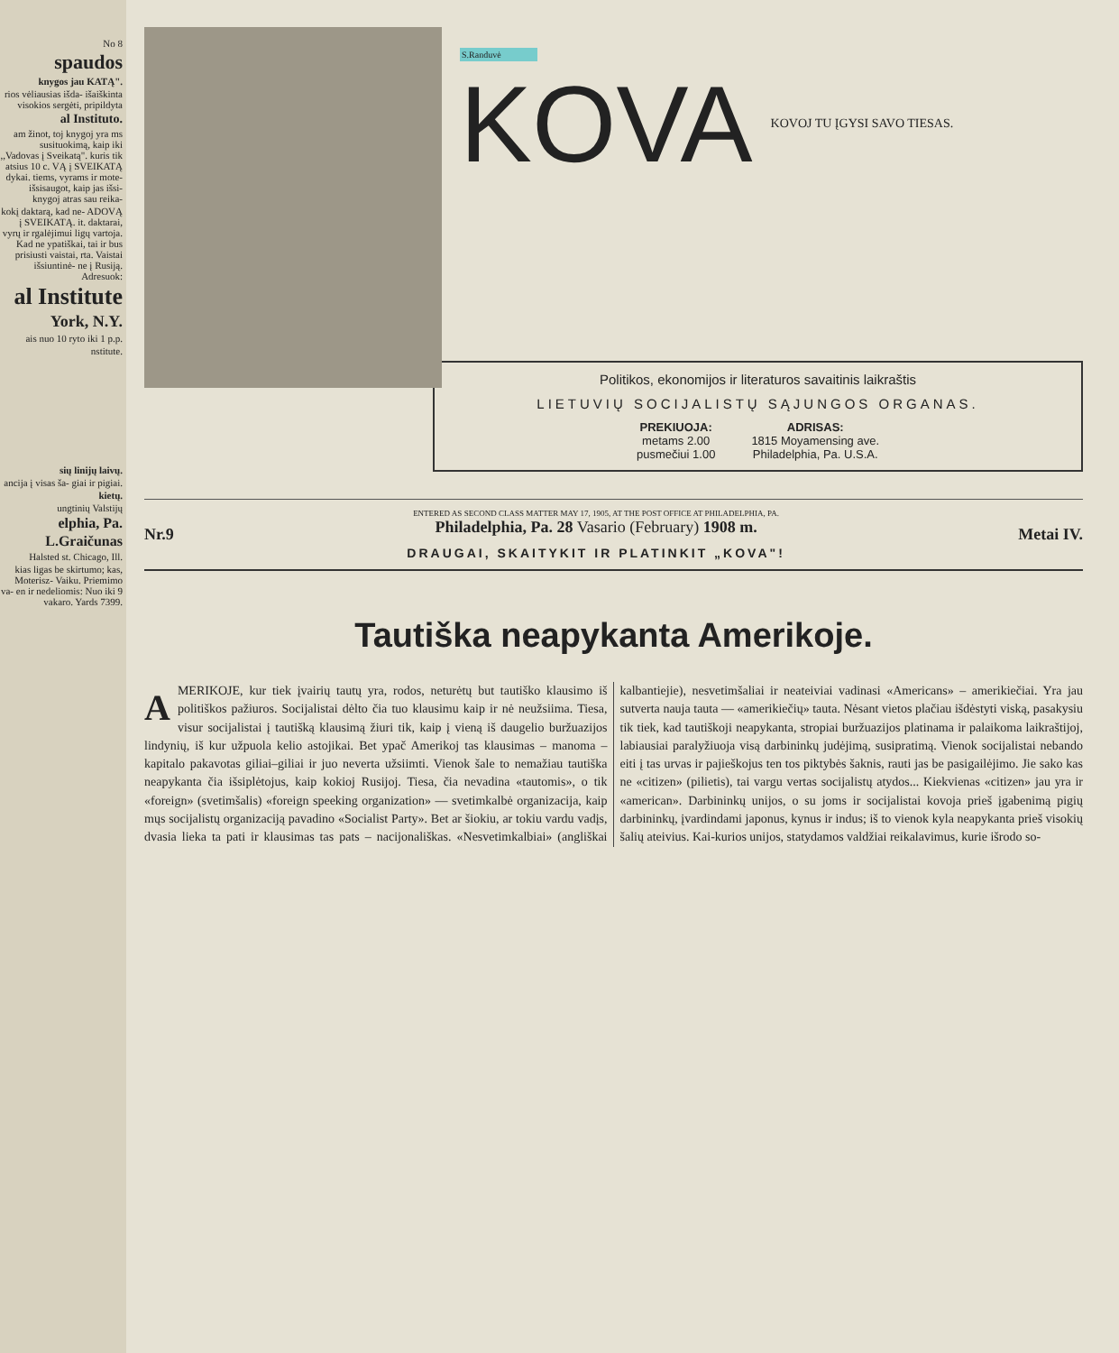No 8
spaudos
knygos jau KATĄ".
rios vėliausias išda- išaiškinta visokios sergėti, pripildyta
al Instituto.
am žinot, toj knygoj yra ms susituokimą, kaip iki ,,Vadovas į Sveikatą". kuris tik atsius 10 c. VĄ į SVEIKATĄ dykai. tiems, vyrams ir mote- išsisaugot, kaip jas išsi- knygoj atras sau reika-
kokį daktarą, kad ne- ADOVĄ į SVEIKATĄ. it. daktarai, vyrų ir rgalėjimui ligų vartoja. Kad ne ypatiškai, tai ir bus prisiusti vaistai, rta. Vaistai išsiuntinė- ne į Rusiją. Adresuok:
al Institute
York, N.Y.
ais nuo 10 ryto iki 1 p.p.
nstitute.
sių linijų laivų.
ancija į visas ša- giai ir pigiai.
kietų.
ungtinių Valstijų
elphia, Pa.
L.Graičunas
Halsted st. Chicago, Ill.
kias ligas be skirtumo; kas, Moterisz- Vaiku. Priemimo va- en ir nedeliomis: Nuo iki 9 vakaro. Yards 7399.
S.Randuvė
KOVA
KOVOJ TU ĮGYSI SAVO TIESAS.
Politikos, ekonomijos ir literaturos savaitinis laikraštis
LIETUVIŲ SOCIJALISTŲ SĄJUNGOS ORGANAS.
PREKIUOJA:
metams 2.00
pusmečiui 1.00
ADRISAS:
1815 Moyamensing ave.
Philadelphia, Pa. U.S.A.
Nr.9
ENTERED AS SECOND CLASS MATTER MAY 17, 1905, AT THE POST OFFICE AT PHILADELPHIA, PA.
Philadelphia, Pa. 28 Vasario (February) 1908 m.
DRAUGAI, SKAITYKIT IR PLATINKIT „KOVA"!
Metai IV.
Tautiška neapykanta Amerikoje.
AMERIKOJE, kur tiek įvairių tautų yra, rodos, neturėtų but tautiško klausimo iš politiškos pažiuros. Socijalistai dėlto čia tuo klausimu kaip ir nė neužsiima. Tiesa, visur socijalistai į tautišką klausimą žiuri tik, kaip į vieną iš daugelio buržuazijos lindynių, iš kur užpuola kelio astojikai. Bet ypač Amerikoj tas klausimas – manoma – kapitalo pakavotas giliai–giliai ir juo neverta užsiimti. Vienok šale to nemažiau tautiška neapykanta čia išsiplėtojus, kaip kokioj Rusijoj. Tiesa, čia nevadina «tautomis», o tik «foreign» (svetimšalis) «foreign speeking organization» — svetimkalbė organizacija, kaip mųs socijalistų organizaciją pavadino «Socialist Party». Bet ar šiokiu, ar tokiu vardu vadįs, dvasia lieka ta pati ir klausimas tas pats – nacijonališkas. «Nesvetimkalbiai» (angliškai kalbantiejie), nesvetimšaliai ir neateiviai vadinasi «Americans» – amerikiečiai. Yra jau sutverta nauja tauta — «amerikiečių» tauta. Nėsant vietos plačiau išdėstyti viską, pasakysiu tik tiek, kad tautiškoji neapykanta, stropiai buržuazijos platinama ir palaikoma laikraštijoj, labiausiai paralyžiuoja visą darbininkų judėjimą, susipratimą. Vienok socijalistai nebando eiti į tas urvas ir pajieškojus ten tos piktybės šaknis, rauti jas be pasigailėjimo. Jie sako kas ne «citizen» (pilietis), tai vargu vertas socijalistų atydos... Kiekvienas «citizen» jau yra ir «american». Darbininkų unijos, o su joms ir socijalistai kovoja prieš įgabenimą pigių darbininkų, įvardindami japonus, kynus ir indus; iš to vienok kyla neapykanta prieš visokių šalių ateivius. Kai-kurios unijos, statydamos valdžiai reikalavimus, kurie išrodo so-